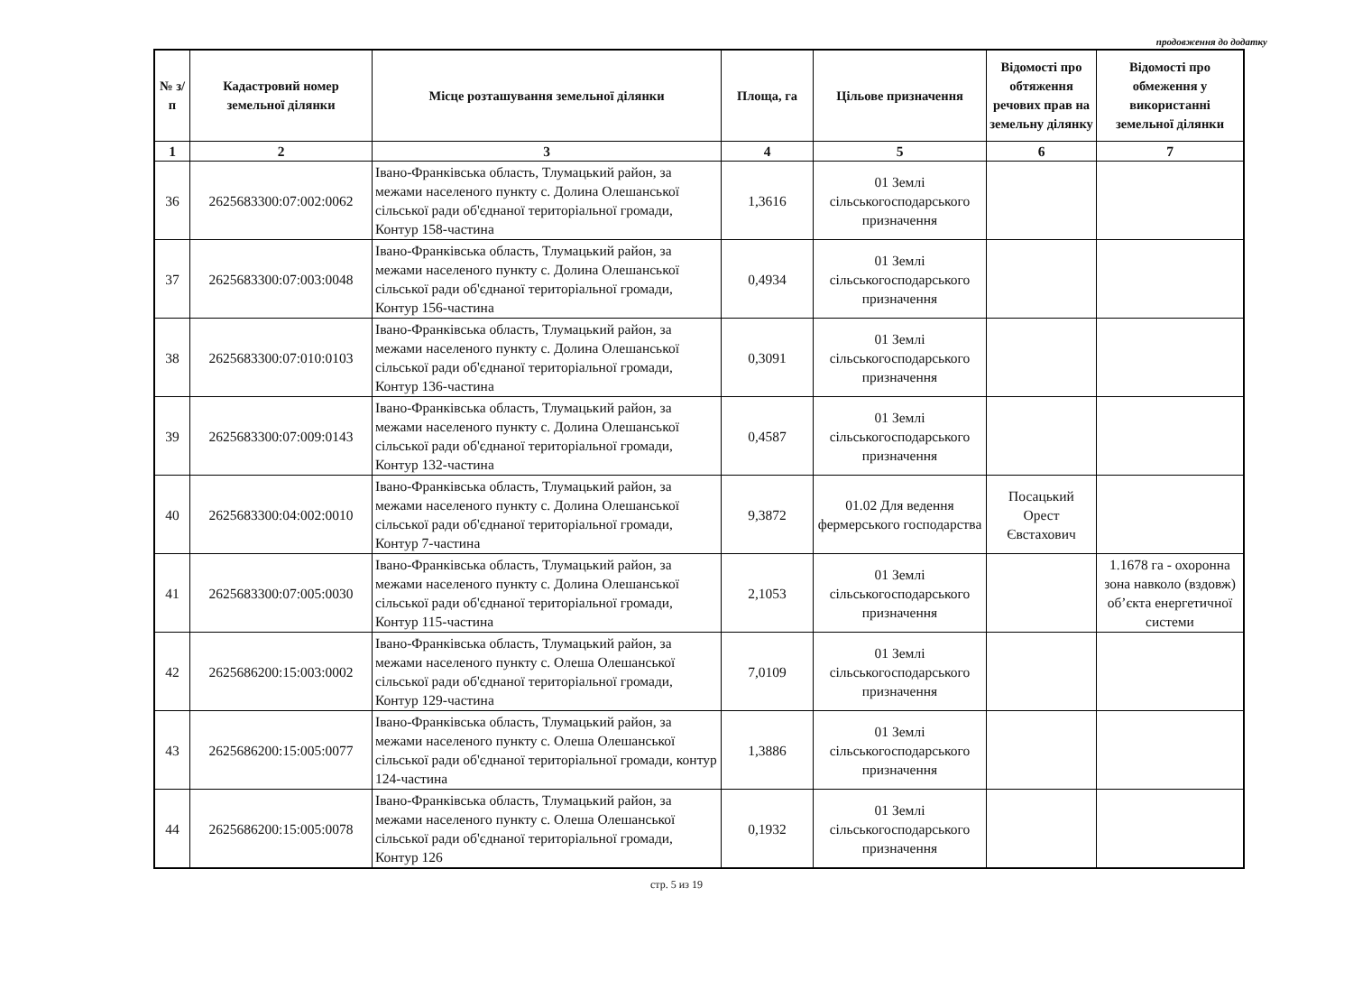продовження до додатку
| № з/п | Кадастровий номер земельної ділянки | Місце розташування земельної ділянки | Площа, га | Цільове призначення | Відомості про обтяження речових прав на земельну ділянку | Відомості про обмеження у використанні земельної ділянки |
| --- | --- | --- | --- | --- | --- | --- |
| 1 | 2 | 3 | 4 | 5 | 6 | 7 |
| 36 | 2625683300:07:002:0062 | Івано-Франківська область, Тлумацький район, за межами населеного пункту с. Долина Олешанської сільської ради об'єднаної територіальної громади, Контур 158-частина | 1,3616 | 01 Землі сільськогосподарського призначення | | |
| 37 | 2625683300:07:003:0048 | Івано-Франківська область, Тлумацький район, за межами населеного пункту с. Долина Олешанської сільської ради об'єднаної територіальної громади, Контур 156-частина | 0,4934 | 01 Землі сільськогосподарського призначення | | |
| 38 | 2625683300:07:010:0103 | Івано-Франківська область, Тлумацький район, за межами населеного пункту с. Долина Олешанської сільської ради об'єднаної територіальної громади, Контур 136-частина | 0,3091 | 01 Землі сільськогосподарського призначення | | |
| 39 | 2625683300:07:009:0143 | Івано-Франківська область, Тлумацький район, за межами населеного пункту с. Долина Олешанської сільської ради об'єднаної територіальної громади, Контур 132-частина | 0,4587 | 01 Землі сільськогосподарського призначення | | |
| 40 | 2625683300:04:002:0010 | Івано-Франківська область, Тлумацький район, за межами населеного пункту с. Долина Олешанської сільської ради об'єднаної територіальної громади, Контур 7-частина | 9,3872 | 01.02 Для ведення фермерського господарства | Посацький Орест Євстахович | |
| 41 | 2625683300:07:005:0030 | Івано-Франківська область, Тлумацький район, за межами населеного пункту с. Долина Олешанської сільської ради об'єднаної територіальної громади, Контур 115-частина | 2,1053 | 01 Землі сільськогосподарського призначення | | 1.1678 га - охоронна зона навколо (вздовж) об’єкта енергетичної системи |
| 42 | 2625686200:15:003:0002 | Івано-Франківська область, Тлумацький район, за межами населеного пункту с. Олеша Олешанської сільської ради об'єднаної територіальної громади, Контур 129-частина | 7,0109 | 01 Землі сільськогосподарського призначення | | |
| 43 | 2625686200:15:005:0077 | Івано-Франківська область, Тлумацький район, за межами населеного пункту с. Олеша Олешанської сільської ради об'єднаної територіальної громади, контур 124-частина | 1,3886 | 01 Землі сільськогосподарського призначення | | |
| 44 | 2625686200:15:005:0078 | Івано-Франківська область, Тлумацький район, за межами населеного пункту с. Олеша Олешанської сільської ради об'єднаної територіальної громади, Контур 126 | 0,1932 | 01 Землі сільськогосподарського призначення | | |
стр. 5 из 19